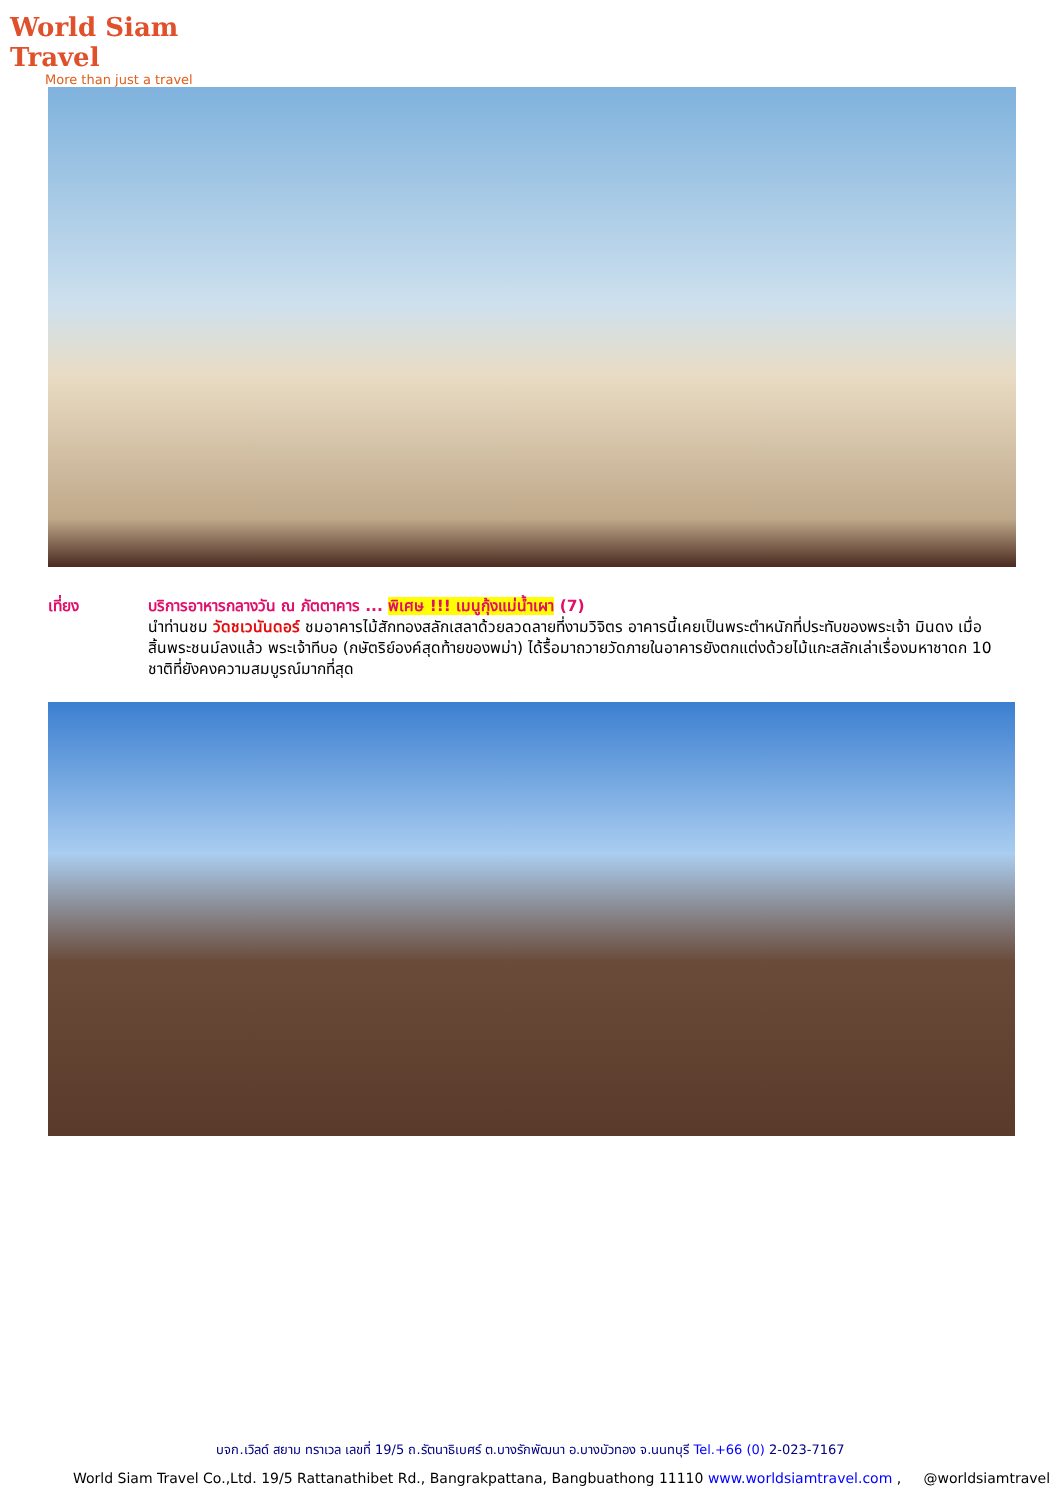World Siam Travel
More than just a travel
เที่ยง บริการอาหารกลางวัน ณ ภัตตาคาร ... พิเศษ !!! เมนูกุ้งแม่น้ำเผา (7)
นำท่านชม วัดชเวนันดอร์ ชมอาคารไม้สักทองสลักเสลาด้วยลวดลายที่งามวิจิตร อาคารนี้เคยเป็นพระตำหนักที่ประทับของพระเจ้า มินดง เมื่อสิ้นพระชนม์ลงแล้ว พระเจ้าทีบอ (กษัตริย์องค์สุดท้ายของพม่า) ได้รื้อมาถวายวัดภายในอาคารยังตกแต่งด้วยไม้แกะสลักเล่าเรื่องมหาชาดก 10 ชาติที่ยังคงความสมบูรณ์มากที่สุด
บจก.เวิลด์ สยาม ทราเวล เลขที่ 19/5 ถ.รัตนาธิเบศร์ ต.บางรักพัฒนา อ.บางบัวทอง จ.นนทบุรี Tel.+66 (0) 2-023-7167
World Siam Travel Co.,Ltd. 19/5 Rattanathibet Rd., Bangrakpattana, Bangbuathong 11110 www.worldsiamtravel.com , @worldsiamtravel